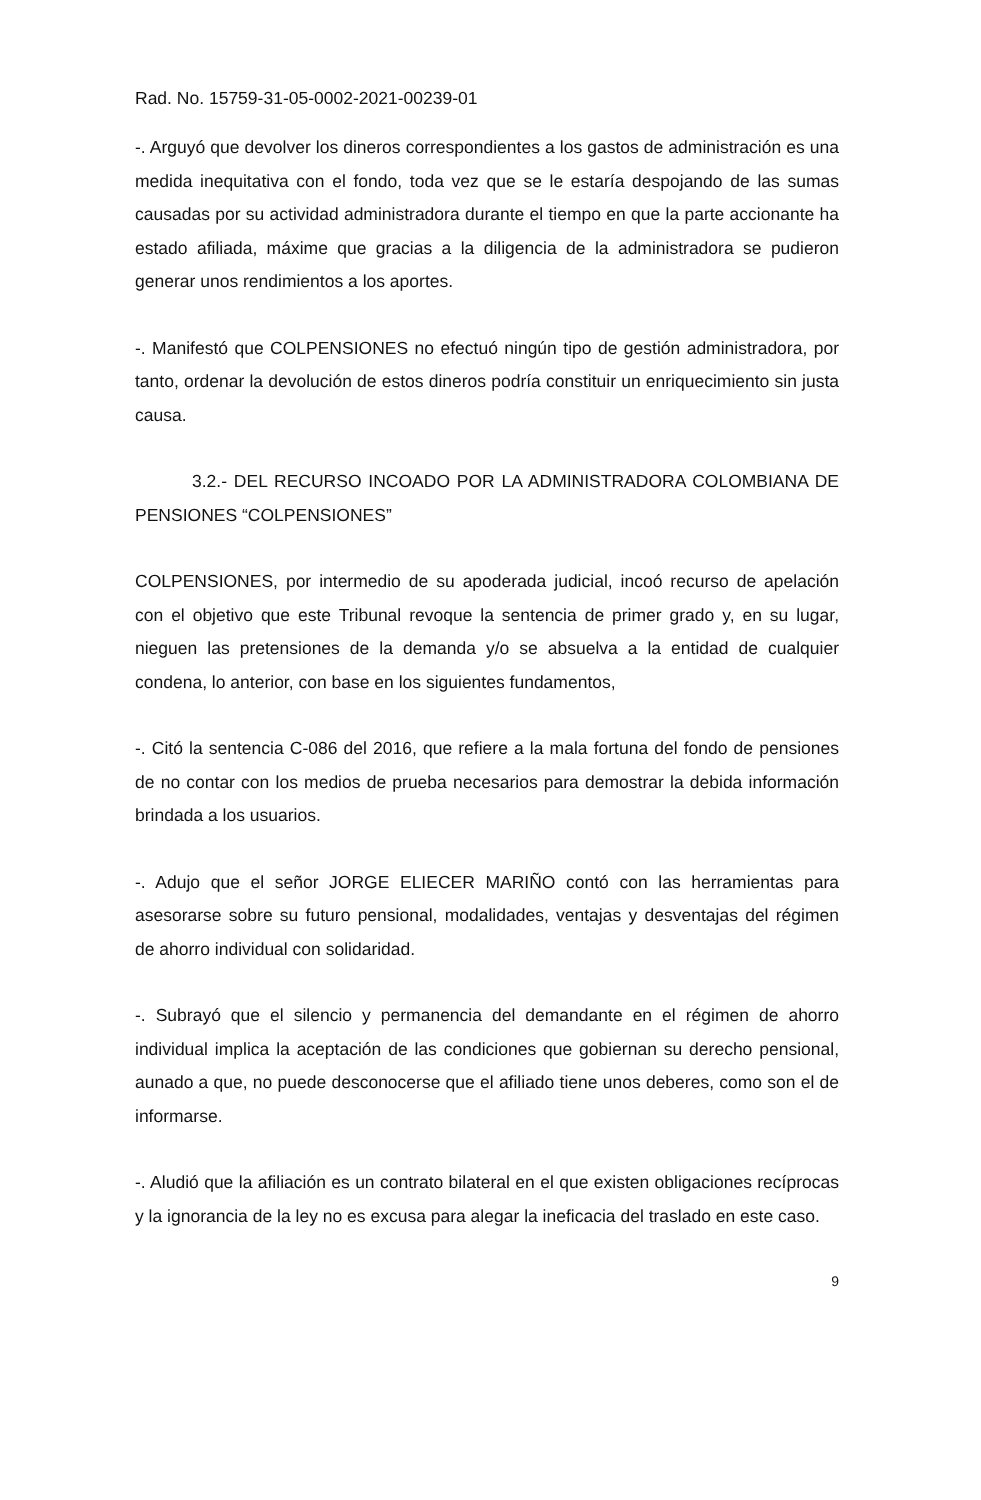Rad. No. 15759-31-05-0002-2021-00239-01
-. Arguyó que devolver los dineros correspondientes a los gastos de administración es una medida inequitativa con el fondo, toda vez que se le estaría despojando de las sumas causadas por su actividad administradora durante el tiempo en que la parte accionante ha estado afiliada, máxime que gracias a la diligencia de la administradora se pudieron generar unos rendimientos a los aportes.
-. Manifestó que COLPENSIONES no efectuó ningún tipo de gestión administradora, por tanto, ordenar la devolución de estos dineros podría constituir un enriquecimiento sin justa causa.
3.2.- DEL RECURSO INCOADO POR LA ADMINISTRADORA COLOMBIANA DE PENSIONES “COLPENSIONES”
COLPENSIONES, por intermedio de su apoderada judicial, incoó recurso de apelación con el objetivo que este Tribunal revoque la sentencia de primer grado y, en su lugar, nieguen las pretensiones de la demanda y/o se absuelva a la entidad de cualquier condena, lo anterior, con base en los siguientes fundamentos,
-. Citó la sentencia C-086 del 2016, que refiere a la mala fortuna del fondo de pensiones de no contar con los medios de prueba necesarios para demostrar la debida información brindada a los usuarios.
-. Adujo que el señor JORGE ELIECER MARIÑO contó con las herramientas para asesorarse sobre su futuro pensional, modalidades, ventajas y desventajas del régimen de ahorro individual con solidaridad.
-. Subrayó que el silencio y permanencia del demandante en el régimen de ahorro individual implica la aceptación de las condiciones que gobiernan su derecho pensional, aunado a que, no puede desconocerse que el afiliado tiene unos deberes, como son el de informarse.
-. Aludió que la afiliación es un contrato bilateral en el que existen obligaciones recíprocas y la ignorancia de la ley no es excusa para alegar la ineficacia del traslado en este caso.
9